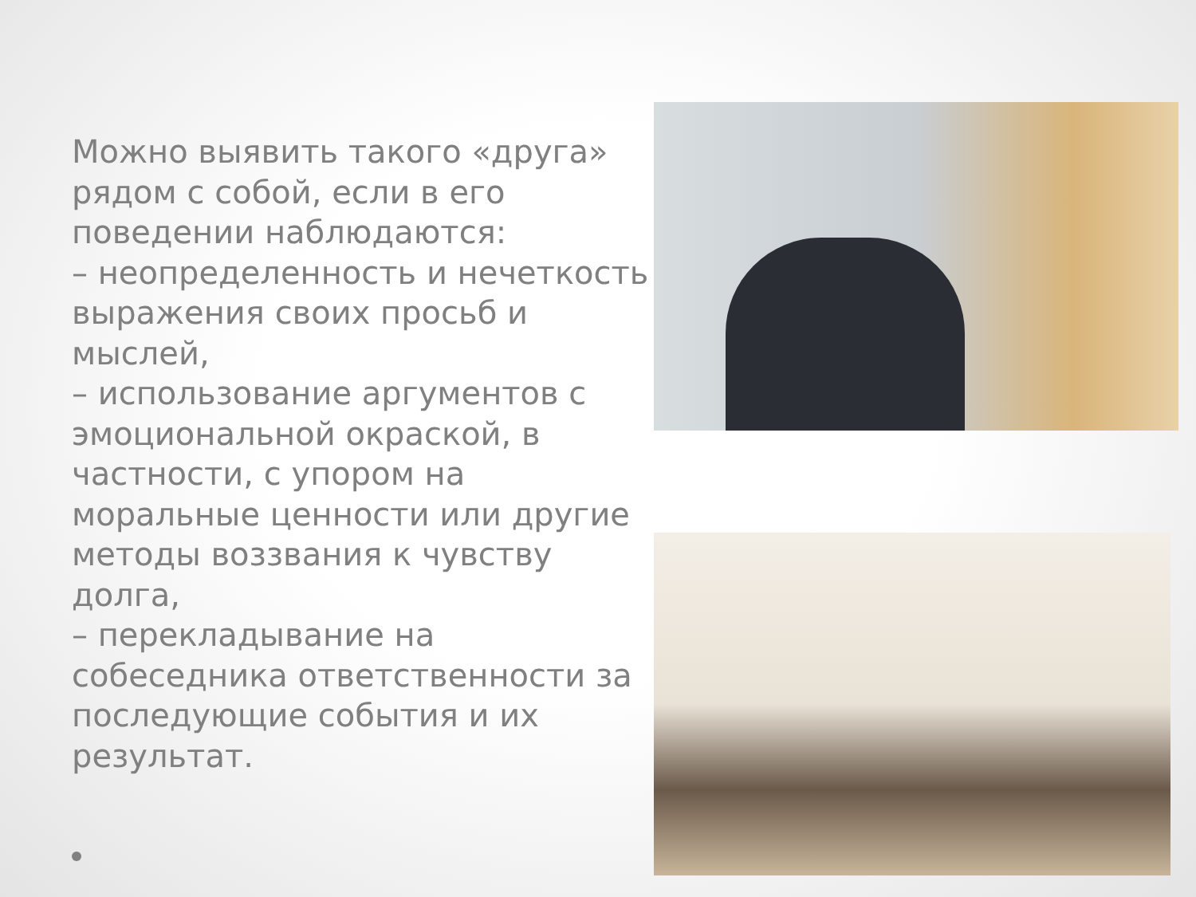Можно выявить такого «друга» рядом с собой, если в его поведении наблюдаются:
– неопределенность и нечеткость выражения своих просьб и мыслей,
– использование аргументов с эмоциональной окраской, в частности, с упором на моральные ценности или другие методы воззвания к чувству долга,
– перекладывание на собеседника ответственности за последующие события и их результат.